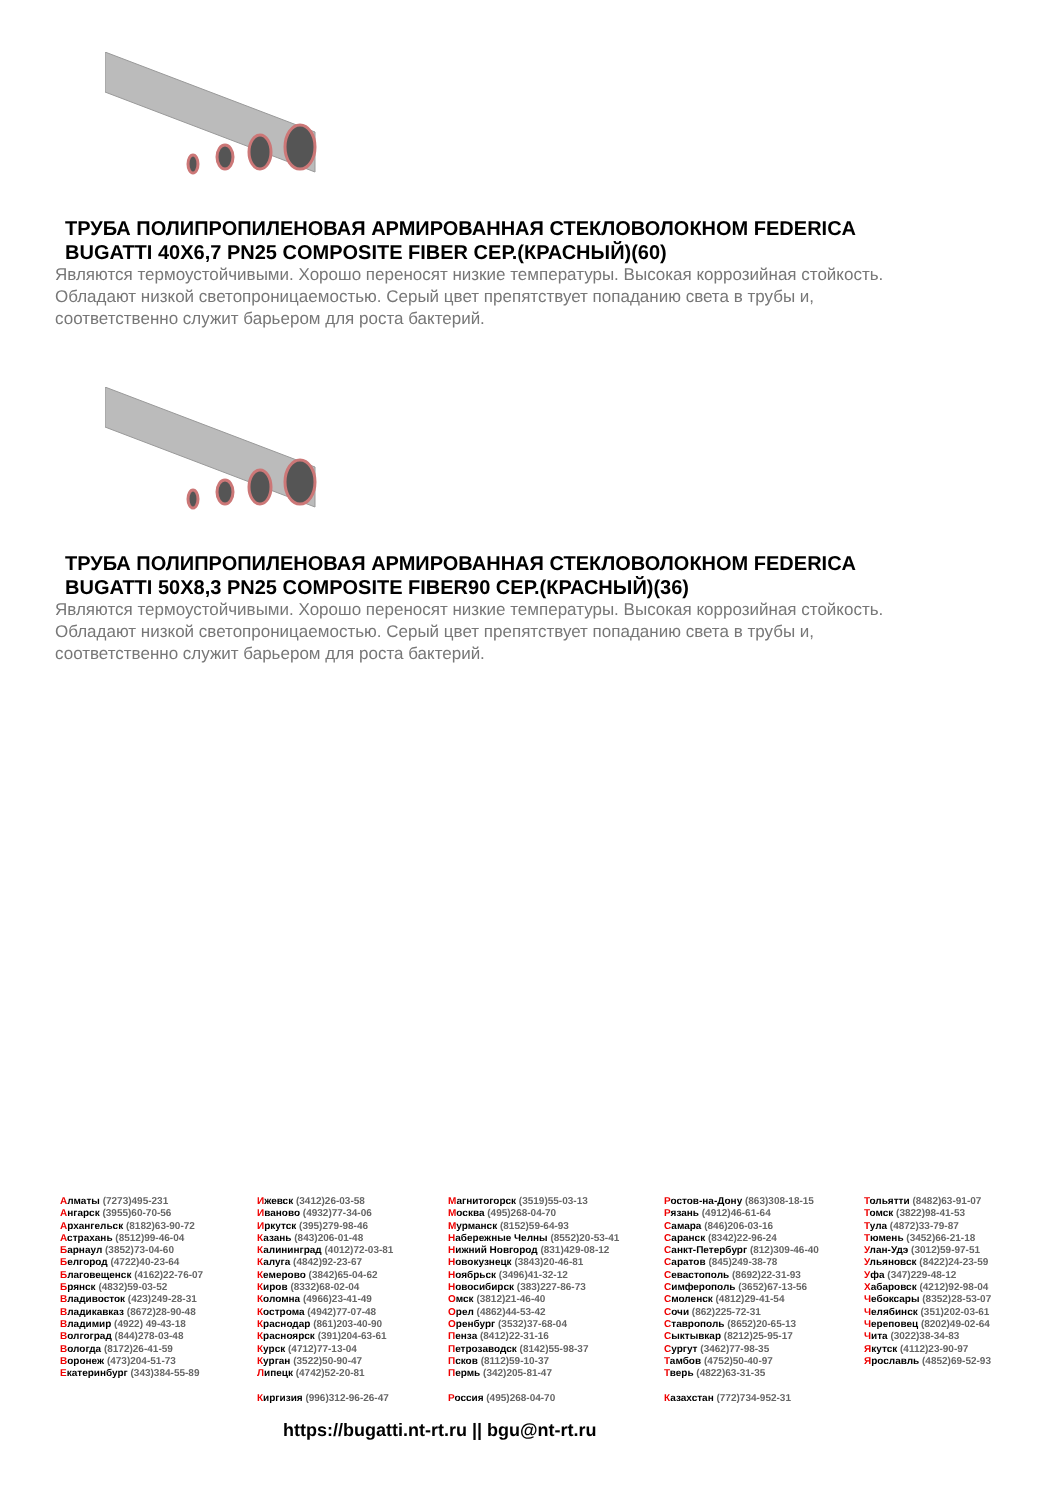ТРУБА ПОЛИПРОПИЛЕНОВАЯ АРМИРОВАННАЯ СТЕКЛОВОЛОКНОМ FEDERICA BUGATTI 40X6,7 PN25 COMPOSITE FIBER СЕР.(КРАСНЫЙ)(60)
Являются термоустойчивыми. Хорошо переносят низкие температуры. Высокая коррозийная стойкость. Обладают низкой светопроницаемостью. Серый цвет препятствует попаданию света в трубы и, соответственно служит барьером для роста бактерий.
ТРУБА ПОЛИПРОПИЛЕНОВАЯ АРМИРОВАННАЯ СТЕКЛОВОЛОКНОМ FEDERICA BUGATTI 50X8,3 PN25 COMPOSITE FIBER90 СЕР.(КРАСНЫЙ)(36)
Являются термоустойчивыми. Хорошо переносят низкие температуры. Высокая коррозийная стойкость. Обладают низкой светопроницаемостью. Серый цвет препятствует попаданию света в трубы и, соответственно служит барьером для роста бактерий.
Алматы (7273)495-231
Ангарск (3955)60-70-56
Архангельск (8182)63-90-72
Астрахань (8512)99-46-04
Барнаул (3852)73-04-60
Белгород (4722)40-23-64
Благовещенск (4162)22-76-07
Брянск (4832)59-03-52
Владивосток (423)249-28-31
Владикавказ (8672)28-90-48
Владимир (4922) 49-43-18
Волгоград (844)278-03-48
Вологда (8172)26-41-59
Воронеж (473)204-51-73
Екатеринбург (343)384-55-89
Ижевск (3412)26-03-58
Иваново (4932)77-34-06
Иркутск (395)279-98-46
Казань (843)206-01-48
Калининград (4012)72-03-81
Калуга (4842)92-23-67
Кемерово (3842)65-04-62
Киров (8332)68-02-04
Коломна (4966)23-41-49
Кострома (4942)77-07-48
Краснодар (861)203-40-90
Красноярск (391)204-63-61
Курск (4712)77-13-04
Курган (3522)50-90-47
Липецк (4742)52-20-81
Киргизия (996)312-96-26-47
Магнитогорск (3519)55-03-13
Москва (495)268-04-70
Мурманск (8152)59-64-93
Набережные Челны (8552)20-53-41
Нижний Новгород (831)429-08-12
Новокузнецк (3843)20-46-81
Ноябрьск (3496)41-32-12
Новосибирск (383)227-86-73
Омск (3812)21-46-40
Орел (4862)44-53-42
Оренбург (3532)37-68-04
Пенза (8412)22-31-16
Петрозаводск (8142)55-98-37
Псков (8112)59-10-37
Пермь (342)205-81-47
Россия (495)268-04-70
Ростов-на-Дону (863)308-18-15
Рязань (4912)46-61-64
Самара (846)206-03-16
Саранск (8342)22-96-24
Санкт-Петербург (812)309-46-40
Саратов (845)249-38-78
Севастополь (8692)22-31-93
Симферополь (3652)67-13-56
Смоленск (4812)29-41-54
Сочи (862)225-72-31
Ставрополь (8652)20-65-13
Сыктывкар (8212)25-95-17
Сургут (3462)77-98-35
Тамбов (4752)50-40-97
Тверь (4822)63-31-35
Казахстан (772)734-952-31
Тольятти (8482)63-91-07
Томск (3822)98-41-53
Тула (4872)33-79-87
Тюмень (3452)66-21-18
Улан-Удэ (3012)59-97-51
Ульяновск (8422)24-23-59
Уфа (347)229-48-12
Хабаровск (4212)92-98-04
Чебоксары (8352)28-53-07
Челябинск (351)202-03-61
Череповец (8202)49-02-64
Чита (3022)38-34-83
Якутск (4112)23-90-97
Ярославль (4852)69-52-93
https://bugatti.nt-rt.ru || bgu@nt-rt.ru